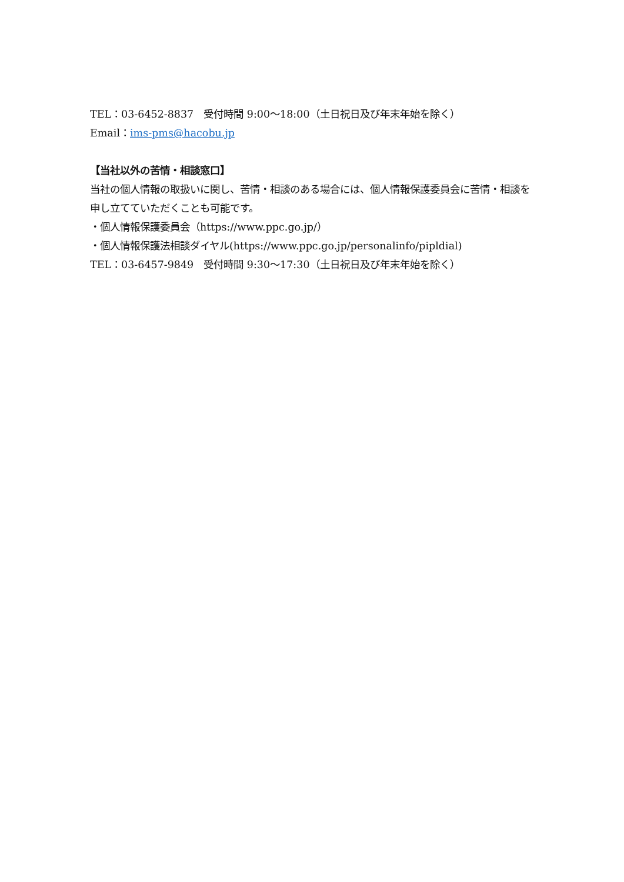TEL：03-6452-8837　受付時間 9:00〜18:00（土日祝日及び年末年始を除く）
Email：ims-pms@hacobu.jp
【当社以外の苦情・相談窓口】
当社の個人情報の取扱いに関し、苦情・相談のある場合には、個人情報保護委員会に苦情・相談を申し立てていただくことも可能です。
・個人情報保護委員会（https://www.ppc.go.jp/）
・個人情報保護法相談ダイヤル(https://www.ppc.go.jp/personalinfo/pipldial)
TEL：03-6457-9849　受付時間 9:30〜17:30（土日祝日及び年末年始を除く）